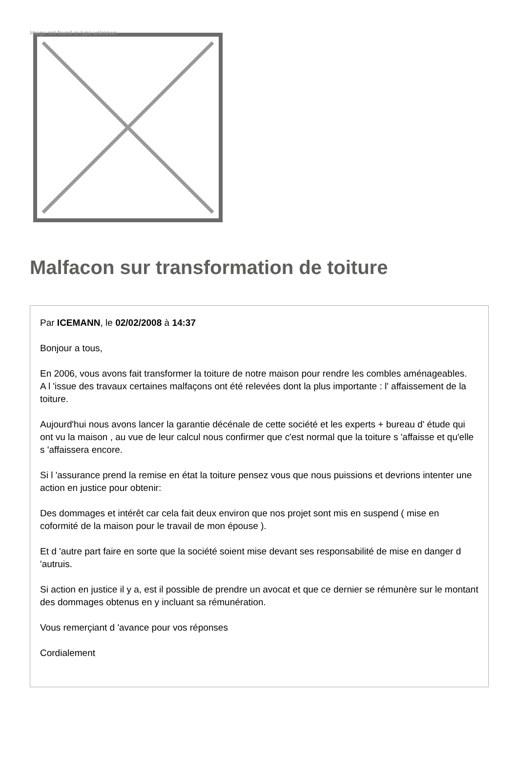Image not found or type unknown
Malfacon sur transformation de toiture
Par ICEMANN, le 02/02/2008 à 14:37
Bonjour a tous,
En 2006, vous avons fait transformer la toiture de notre maison pour rendre les combles aménageables.
A l 'issue des travaux certaines malfaçons ont été relevées dont la plus importante : l' affaissement de la toiture.
Aujourd'hui nous avons lancer la garantie décénale de cette société et les experts + bureau d' étude qui ont vu la maison , au vue de leur calcul nous confirmer que c'est normal que la toiture s 'affaisse et qu'elle s 'affaissera encore.
Si l 'assurance prend la remise en état la toiture pensez vous que nous puissions et devrions intenter une action en justice pour obtenir:
Des dommages et intérêt car cela fait deux environ que nos projet sont mis en suspend ( mise en coformité de la maison pour le travail de mon épouse ).
Et d 'autre part faire en sorte que la société soient mise devant ses responsabilité de mise en danger d 'autruis.
Si action en justice il y a, est il possible de prendre un avocat et que ce dernier se rémunère sur le montant des dommages obtenus en y incluant sa rémunération.
Vous remerçiant d 'avance pour vos réponses
Cordialement